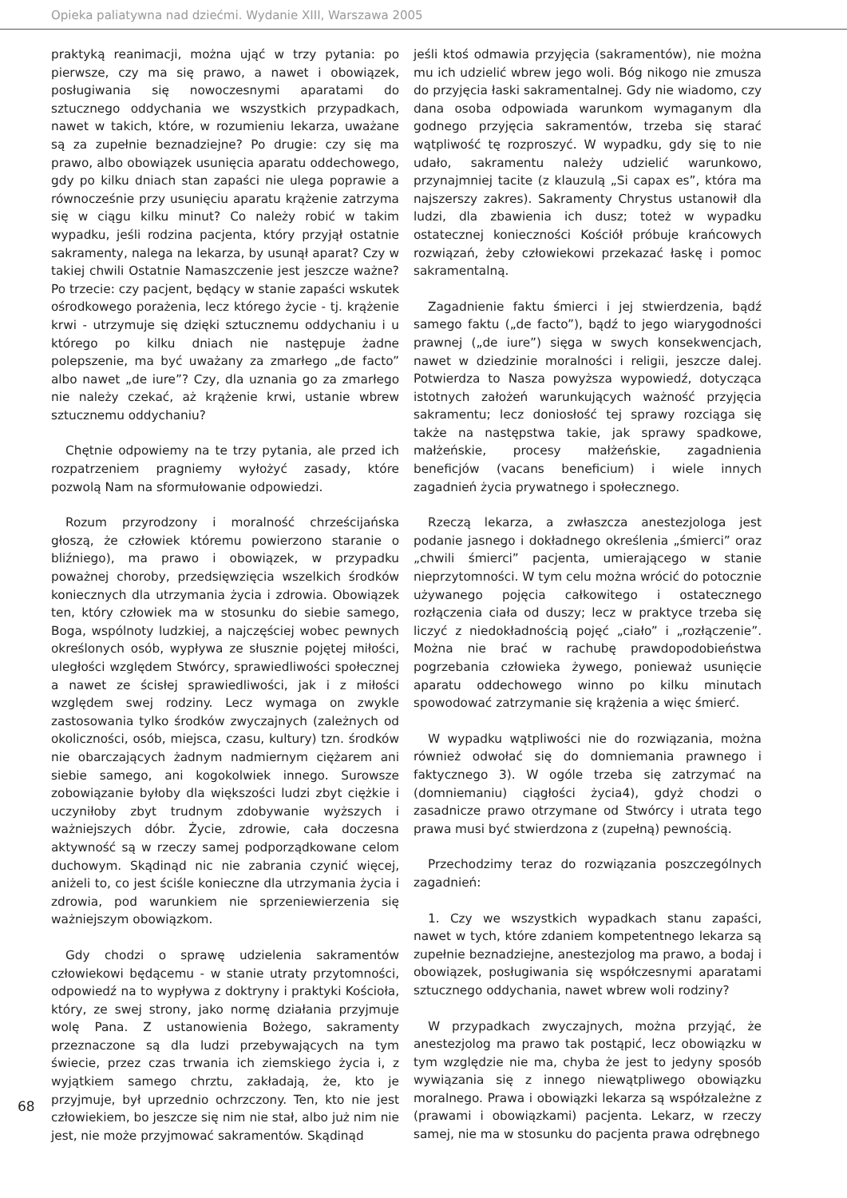Opieka paliatywna nad dziećmi. Wydanie XIII, Warszawa 2005
praktyką reanimacji, można ująć w trzy pytania: po pierwsze, czy ma się prawo, a nawet i obowiązek, posługiwania się nowoczesnymi aparatami do sztucznego oddychania we wszystkich przypadkach, nawet w takich, które, w rozumieniu lekarza, uważane są za zupełnie beznadziejne? Po drugie: czy się ma prawo, albo obowiązek usunięcia aparatu oddechowego, gdy po kilku dniach stan zapaści nie ulega poprawie a równocześnie przy usunięciu aparatu krążenie zatrzyma się w ciągu kilku minut? Co należy robić w takim wypadku, jeśli rodzina pacjenta, który przyjął ostatnie sakramenty, nalega na lekarza, by usunął aparat? Czy w takiej chwili Ostatnie Namaszczenie jest jeszcze ważne? Po trzecie: czy pacjent, będący w stanie zapaści wskutek ośrodkowego porażenia, lecz którego życie - tj. krążenie krwi - utrzymuje się dzięki sztucznemu oddychaniu i u którego po kilku dniach nie następuje żadne polepszenie, ma być uważany za zmarłego „de facto” albo nawet „de iure”? Czy, dla uznania go za zmarłego nie należy czekać, aż krążenie krwi, ustanie wbrew sztucznemu oddychaniu?
Chętnie odpowiemy na te trzy pytania, ale przed ich rozpatrzeniem pragniemy wyłożyć zasady, które pozwolą Nam na sformułowanie odpowiedzi.
Rozum przyrodzony i moralność chrześcijańska głoszą, że człowiek któremu powierzono staranie o bliźniego), ma prawo i obowiązek, w przypadku poważnej choroby, przedsięwzięcia wszelkich środków koniecznych dla utrzymania życia i zdrowia. Obowiązek ten, który człowiek ma w stosunku do siebie samego, Boga, wspólnoty ludzkiej, a najczęściej wobec pewnych określonych osób, wypływa ze słusznie pojętej miłości, uległości względem Stwórcy, sprawiedliwości społecznej a nawet ze ścisłej sprawiedliwości, jak i z miłości względem swej rodziny. Lecz wymaga on zwykle zastosowania tylko środków zwyczajnych (zależnych od okoliczności, osób, miejsca, czasu, kultury) tzn. środków nie obarczających żadnym nadmiernym ciężarem ani siebie samego, ani kogokolwiek innego. Surowsze zobowiązanie byłoby dla większości ludzi zbyt ciężkie i uczyniłoby zbyt trudnym zdobywanie wyższych i ważniejszych dóbr. Życie, zdrowie, cała doczesna aktywność są w rzeczy samej podporządkowane celom duchowym. Skądinąd nic nie zabrania czynić więcej, aniżeli to, co jest ściśle konieczne dla utrzymania życia i zdrowia, pod warunkiem nie sprzeniewierzenia się ważniejszym obowiązkom.
Gdy chodzi o sprawę udzielenia sakramentów człowiekowi będącemu - w stanie utraty przytomności, odpowiedź na to wypływa z doktryny i praktyki Kościoła, który, ze swej strony, jako normę działania przyjmuje wolę Pana. Z ustanowienia Bożego, sakramenty przeznaczone są dla ludzi przebywających na tym świecie, przez czas trwania ich ziemskiego życia i, z wyjątkiem samego chrztu, zakładają, że, kto je przyjmuje, był uprzednio ochrzczony. Ten, kto nie jest człowiekiem, bo jeszcze się nim nie stał, albo już nim nie jest, nie może przyjmować sakramentów. Skądinąd
jeśli ktoś odmawia przyjęcia (sakramentów), nie można mu ich udzielić wbrew jego woli. Bóg nikogo nie zmusza do przyjęcia łaski sakramentalnej. Gdy nie wiadomo, czy dana osoba odpowiada warunkom wymaganym dla godnego przyjęcia sakramentów, trzeba się starać wątpliwość tę rozproszyć. W wypadku, gdy się to nie udało, sakramentu należy udzielić warunkowo, przynajmniej tacite (z klauzulą „Si capax es”, która ma najszerszy zakres). Sakramenty Chrystus ustanowił dla ludzi, dla zbawienia ich dusz; toteż w wypadku ostatecznej konieczności Kościół próbuje krańcowych rozwiązań, żeby człowiekowi przekazać łaskę i pomoc sakramentalną.
Zagadnienie faktu śmierci i jej stwierdzenia, bądź samego faktu („de facto”), bądź to jego wiarygodności prawnej („de iure”) sięga w swych konsekwencjach, nawet w dziedzinie moralności i religii, jeszcze dalej. Potwierdza to Nasza powyższa wypowiedź, dotycząca istotnych założeń warunkujących ważność przyjęcia sakramentu; lecz doniosłość tej sprawy rozciąga się także na następstwa takie, jak sprawy spadkowe, małżeńskie, procesy małżeńskie, zagadnienia beneficjów (vacans beneficium) i wiele innych zagadnień życia prywatnego i społecznego.
Rzeczą lekarza, a zwłaszcza anestezjologa jest podanie jasnego i dokładnego określenia „śmierci” oraz „chwili śmierci” pacjenta, umierającego w stanie nieprzytomności. W tym celu można wrócić do potocznie używanego pojęcia całkowitego i ostatecznego rozłączenia ciała od duszy; lecz w praktyce trzeba się liczyć z niedokładnością pojęć „ciało” i „rozłączenie”. Można nie brać w rachubę prawdopodobieństwa pogrzebania człowieka żywego, ponieważ usunięcie aparatu oddechowego winno po kilku minutach spowodować zatrzymanie się krążenia a więc śmierć.
W wypadku wątpliwości nie do rozwiązania, można również odwołać się do domniemania prawnego i faktycznego 3). W ogóle trzeba się zatrzymać na (domniemaniu) ciągłości życia4), gdyż chodzi o zasadnicze prawo otrzymane od Stwórcy i utrata tego prawa musi być stwierdzona z (zupełną) pewnością.
Przechodzimy teraz do rozwiązania poszczególnych zagadnień:
1. Czy we wszystkich wypadkach stanu zapaści, nawet w tych, które zdaniem kompetentnego lekarza są zupełnie beznadziejne, anestezjolog ma prawo, a bodaj i obowiązek, posługiwania się współczesnymi aparatami sztucznego oddychania, nawet wbrew woli rodziny?
W przypadkach zwyczajnych, można przyjąć, że anestezjolog ma prawo tak postąpić, lecz obowiązku w tym względzie nie ma, chyba że jest to jedyny sposób wywiązania się z innego niewątpliwego obowiązku moralnego. Prawa i obowiązki lekarza są współzależne z (prawami i obowiązkami) pacjenta. Lekarz, w rzeczy samej, nie ma w stosunku do pacjenta prawa odrębnego
68